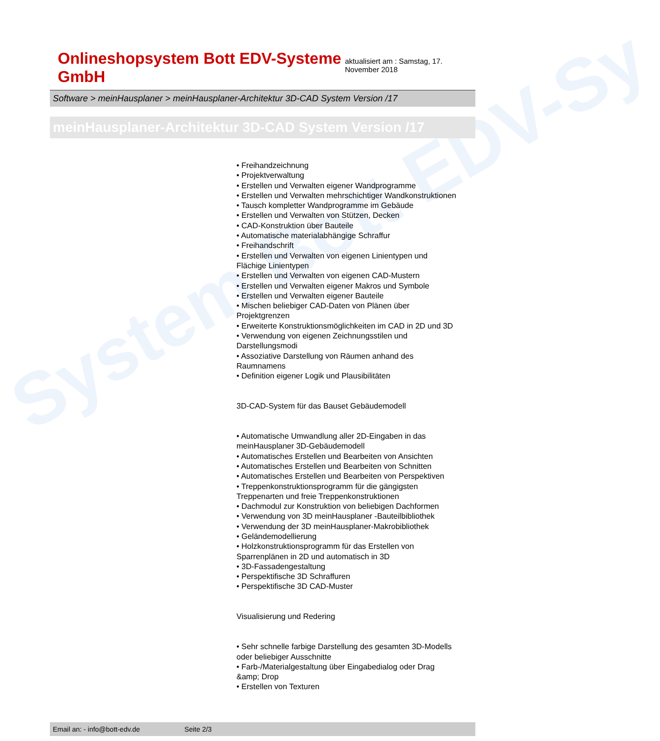System Bott EDV-Sy
Onlineshopsystem Bott EDV-Systeme GmbH
aktualisiert am : Samstag, 17. November 2018
Software > meinHausplaner > meinHausplaner-Architektur 3D-CAD System Version /17
meinHausplaner-Architektur 3D-CAD System Version /17
• Freihandzeichnung
• Projektverwaltung
• Erstellen und Verwalten eigener Wandprogramme
• Erstellen und Verwalten mehrschichtiger Wandkonstruktionen
• Tausch kompletter Wandprogramme im Gebäude
• Erstellen und Verwalten von Stützen, Decken
• CAD-Konstruktion über Bauteile
• Automatische materialabhängige Schraffur
• Freihandschrift
• Erstellen und Verwalten von eigenen Linientypen und Flächige Linientypen
• Erstellen und Verwalten von eigenen CAD-Mustern
• Erstellen und Verwalten eigener Makros und Symbole
• Erstellen und Verwalten eigener Bauteile
• Mischen beliebiger CAD-Daten von Plänen über Projektgrenzen
• Erweiterte Konstruktionsmöglichkeiten im CAD in 2D und 3D
• Verwendung von eigenen Zeichnungsstilen und Darstellungsmodi
• Assoziative Darstellung von Räumen anhand des Raumnamens
• Definition eigener Logik und Plausibilitäten
3D-CAD-System für das Bauset Gebäudemodell
• Automatische Umwandlung aller 2D-Eingaben in das meinHausplaner 3D-Gebäudemodell
• Automatisches Erstellen und Bearbeiten von Ansichten
• Automatisches Erstellen und Bearbeiten von Schnitten
• Automatisches Erstellen und Bearbeiten von Perspektiven
• Treppenkonstruktionsprogramm für die gängigsten Treppenarten und freie Treppenkonstruktionen
• Dachmodul zur Konstruktion von beliebigen Dachformen
• Verwendung von 3D meinHausplaner -Bauteilbibliothek
• Verwendung der 3D meinHausplaner-Makrobibliothek
• Geländemodellierung
• Holzkonstruktionsprogramm für das Erstellen von Sparrenplänen in 2D und automatisch in 3D
• 3D-Fassadengestaltung
• Perspektifische 3D Schraffuren
• Perspektifische 3D CAD-Muster
Visualisierung und Redering
• Sehr schnelle farbige Darstellung des gesamten 3D-Modells oder beliebiger Ausschnitte
• Farb-/Materialgestaltung über Eingabedialog oder Drag &amp; Drop
• Erstellen von Texturen
Email an: - info@bott-edv.de Seite 2/3